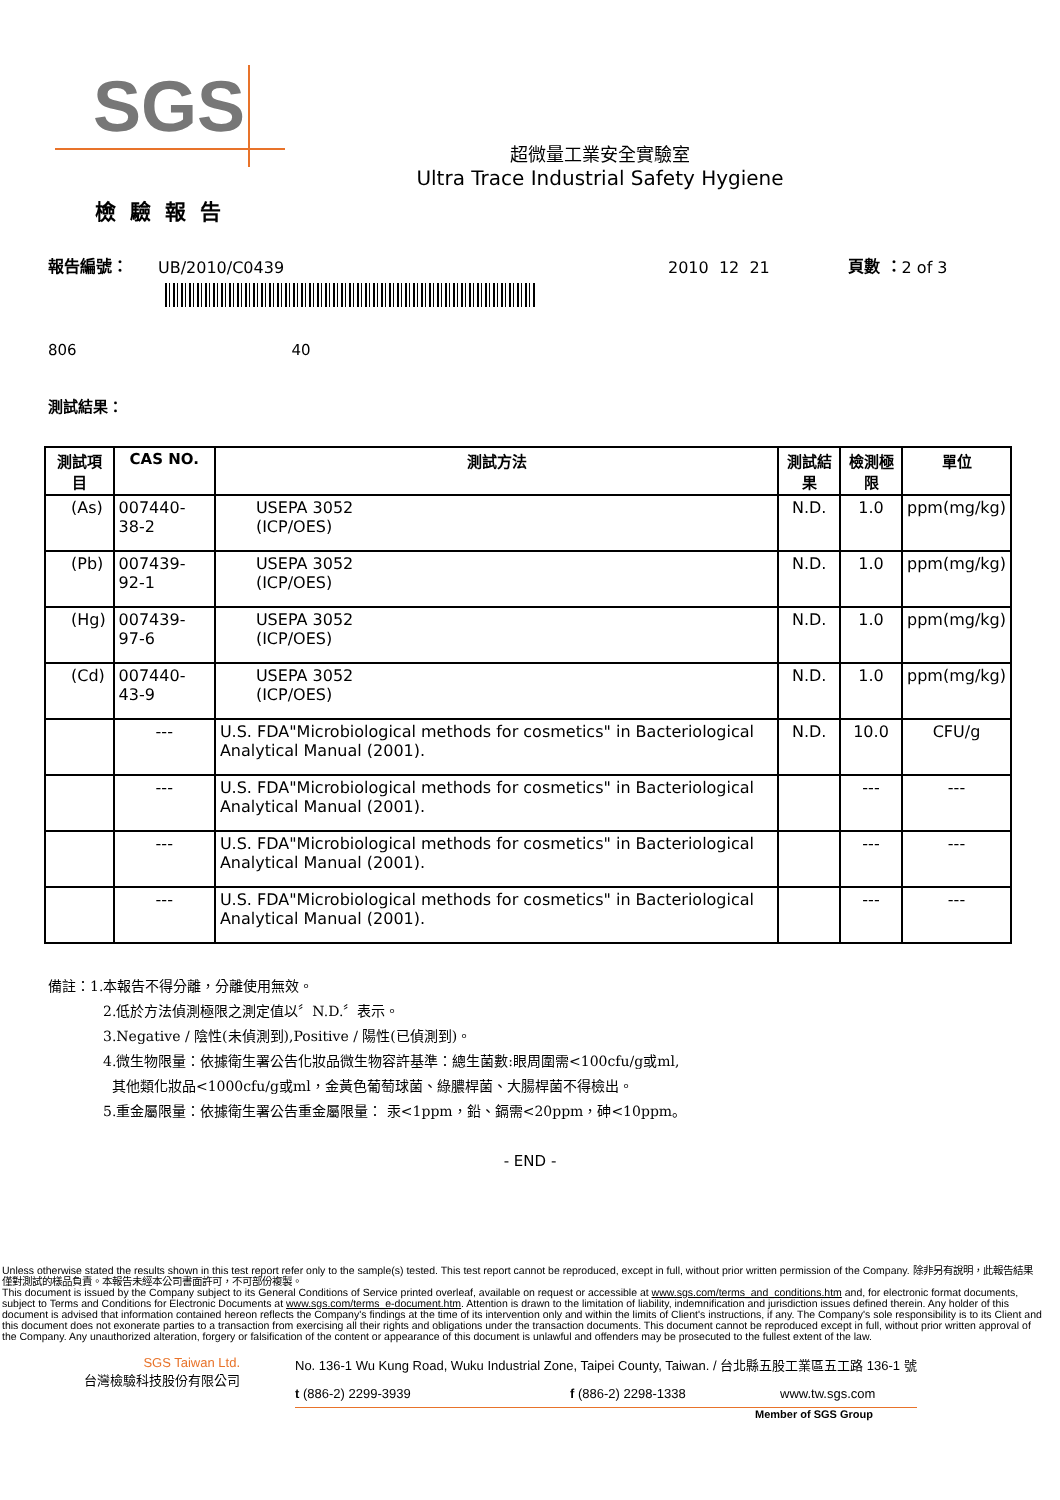SGS
超微量工業安全實驗室
Ultra Trace Industrial Safety Hygiene
檢驗報告
報告編號： UB/2010/C0439 2010 12 21 頁數 ： 2 of 3
806 40
測試結果：
| 測試項目 | CAS NO. | 測試方法 | 測試結果 | 檢測極限 | 單位 |
| --- | --- | --- | --- | --- | --- |
| (As) | 007440-38-2 | USEPA 3052 (ICP/OES) | N.D. | 1.0 | ppm(mg/kg) |
| (Pb) | 007439-92-1 | USEPA 3052 (ICP/OES) | N.D. | 1.0 | ppm(mg/kg) |
| (Hg) | 007439-97-6 | USEPA 3052 (ICP/OES) | N.D. | 1.0 | ppm(mg/kg) |
| (Cd) | 007440-43-9 | USEPA 3052 (ICP/OES) | N.D. | 1.0 | ppm(mg/kg) |
| | --- | U.S. FDA"Microbiological methods for cosmetics" in Bacteriological Analytical Manual (2001). | N.D. | 10.0 | CFU/g |
| | --- | U.S. FDA"Microbiological methods for cosmetics" in Bacteriological Analytical Manual (2001). | | --- | --- |
| | --- | U.S. FDA"Microbiological methods for cosmetics" in Bacteriological Analytical Manual (2001). | | --- | --- |
| | --- | U.S. FDA"Microbiological methods for cosmetics" in Bacteriological Analytical Manual (2001). | | --- | --- |
備註：1.本報告不得分離，分離使用無效。
2.低於方法偵測極限之測定值以〞N.D.〞表示。
3.Negative / 陰性(未偵測到),Positive / 陽性(已偵測到)。
4.微生物限量：依據衛生署公告化妝品微生物容許基準：總生菌數:眼周圍需<100cfu/g或ml,
其他類化妝品<1000cfu/g或ml，金黃色葡萄球菌、綠膿桿菌、大腸桿菌不得檢出。
5.重金屬限量：依據衛生署公告重金屬限量： 汞<1ppm，鉛、鎘需<20ppm，砷<10ppm。
- END -
Unless otherwise stated the results shown in this test report refer only to the sample(s) tested. This test report cannot be reproduced, except in full, without prior written permission of the Company. 除非另有說明，此報告結果僅對測試的樣品負責。本報告未經本公司書面許可，不可部份複製。
This document is issued by the Company subject to its General Conditions of Service printed overleaf, available on request or accessible at www.sgs.com/terms_and_conditions.htm and, for electronic format documents, subject to Terms and Conditions for Electronic Documents at www.sgs.com/terms_e-document.htm. Attention is drawn to the limitation of liability, indemnification and jurisdiction issues defined therein. Any holder of this document is advised that information contained hereon reflects the Company's findings at the time of its intervention only and within the limits of Client's instructions, if any. The Company's sole responsibility is to its Client and this document does not exonerate parties to a transaction from exercising all their rights and obligations under the transaction documents. This document cannot be reproduced except in full, without prior written approval of the Company. Any unauthorized alteration, forgery or falsification of the content or appearance of this document is unlawful and offenders may be prosecuted to the fullest extent of the law.
SGS Taiwan Ltd.
台灣檢驗科技股份有限公司
No. 136-1 Wu Kung Road, Wuku Industrial Zone, Taipei County, Taiwan. / 台北縣五股工業區五工路 136-1 號
t (886-2) 2299-3939 f (886-2) 2298-1338 www.tw.sgs.com
Member of SGS Group